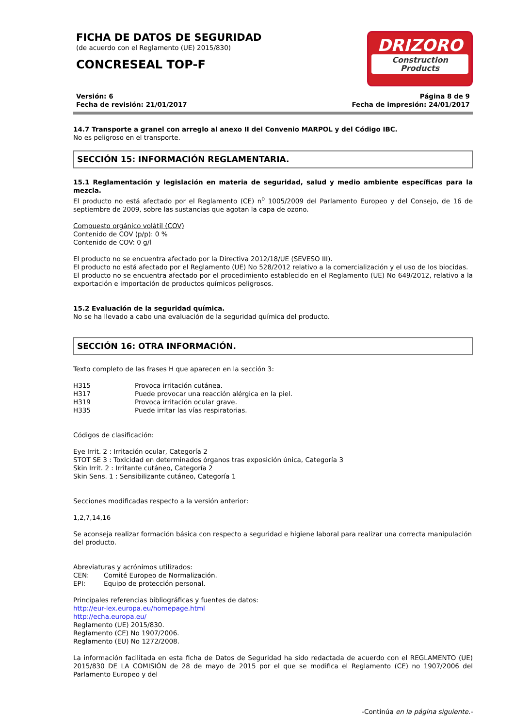FICHA DE DATOS DE SEGURIDAD
(de acuerdo con el Reglamento (UE) 2015/830)
CONCRESEAL TOP-F
DRIZORO
Construction Products
Versión: 6
Fecha de revisión: 21/01/2017
Página 8 de 9
Fecha de impresión: 24/01/2017
14.7 Transporte a granel con arreglo al anexo II del Convenio MARPOL y del Código IBC.
No es peligroso en el transporte.
SECCIÓN 15: INFORMACIÓN REGLAMENTARIA.
15.1 Reglamentación y legislación en materia de seguridad, salud y medio ambiente específicas para la mezcla.
El producto no está afectado por el Reglamento (CE) n<sup>o</sup> 1005/2009 del Parlamento Europeo y del Consejo, de 16 de septiembre de 2009, sobre las sustancias que agotan la capa de ozono.
Compuesto orgánico volátil (COV)
Contenido de COV (p/p): 0 %
Contenido de COV: 0 g/l
El producto no se encuentra afectado por la Directiva 2012/18/UE (SEVESO III).
El producto no está afectado por el Reglamento (UE) No 528/2012 relativo a la comercialización y el uso de los biocidas.
El producto no se encuentra afectado por el procedimiento establecido en el Reglamento (UE) No 649/2012, relativo a la exportación e importación de productos químicos peligrosos.
15.2 Evaluación de la seguridad química.
No se ha llevado a cabo una evaluación de la seguridad química del producto.
SECCIÓN 16: OTRA INFORMACIÓN.
Texto completo de las frases H que aparecen en la sección 3:
H315 Provoca irritación cutánea.
H317 Puede provocar una reacción alérgica en la piel.
H319 Provoca irritación ocular grave.
H335 Puede irritar las vías respiratorias.
Códigos de clasificación:
Eye Irrit. 2 : Irritación ocular, Categoría 2
STOT SE 3 : Toxicidad en determinados órganos tras exposición única, Categoría 3
Skin Irrit. 2 : Irritante cutáneo, Categoría 2
Skin Sens. 1 : Sensibilizante cutáneo, Categoría 1
Secciones modificadas respecto a la versión anterior:
1,2,7,14,16
Se aconseja realizar formación básica con respecto a seguridad e higiene laboral para realizar una correcta manipulación del producto.
Abreviaturas y acrónimos utilizados:
CEN: Comité Europeo de Normalización.
EPI: Equipo de protección personal.
Principales referencias bibliográficas y fuentes de datos:
http://eur-lex.europa.eu/homepage.html
http://echa.europa.eu/
Reglamento (UE) 2015/830.
Reglamento (CE) No 1907/2006.
Reglamento (EU) No 1272/2008.
La información facilitada en esta ficha de Datos de Seguridad ha sido redactada de acuerdo con el REGLAMENTO (UE) 2015/830 DE LA COMISIÓN de 28 de mayo de 2015 por el que se modifica el Reglamento (CE) no 1907/2006 del Parlamento Europeo y del
-Continúa en la página siguiente.-